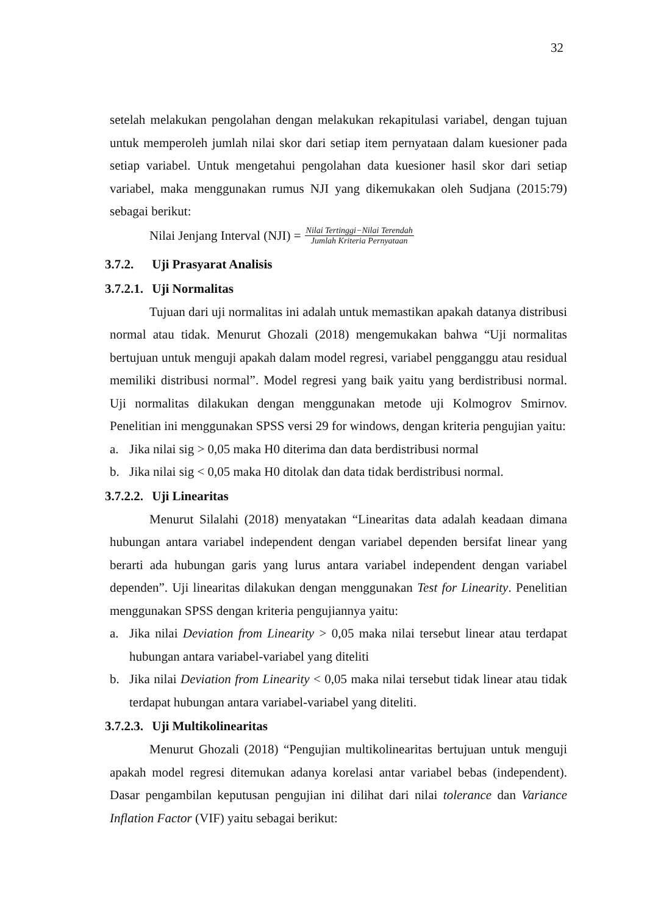32
setelah melakukan pengolahan dengan melakukan rekapitulasi variabel, dengan tujuan untuk memperoleh jumlah nilai skor dari setiap item pernyataan dalam kuesioner pada setiap variabel. Untuk mengetahui pengolahan data kuesioner hasil skor dari setiap variabel, maka menggunakan rumus NJI yang dikemukakan oleh Sudjana (2015:79) sebagai berikut:
Nilai Jenjang Interval (NJI) = Nilai Tertinggi−Nilai Terendah Jumlah Kriteria Pernyataan
3.7.2. Uji Prasyarat Analisis
3.7.2.1. Uji Normalitas
Tujuan dari uji normalitas ini adalah untuk memastikan apakah datanya distribusi normal atau tidak. Menurut Ghozali (2018) mengemukakan bahwa “Uji normalitas bertujuan untuk menguji apakah dalam model regresi, variabel pengganggu atau residual memiliki distribusi normal”. Model regresi yang baik yaitu yang berdistribusi normal. Uji normalitas dilakukan dengan menggunakan metode uji Kolmogrov Smirnov. Penelitian ini menggunakan SPSS versi 29 for windows, dengan kriteria pengujian yaitu:
a. Jika nilai sig > 0,05 maka H0 diterima dan data berdistribusi normal
b. Jika nilai sig < 0,05 maka H0 ditolak dan data tidak berdistribusi normal.
3.7.2.2. Uji Linearitas
Menurut Silalahi (2018) menyatakan “Linearitas data adalah keadaan dimana hubungan antara variabel independent dengan variabel dependen bersifat linear yang berarti ada hubungan garis yang lurus antara variabel independent dengan variabel dependen”. Uji linearitas dilakukan dengan menggunakan Test for Linearity. Penelitian menggunakan SPSS dengan kriteria pengujiannya yaitu:
a. Jika nilai Deviation from Linearity > 0,05 maka nilai tersebut linear atau terdapat hubungan antara variabel-variabel yang diteliti
b. Jika nilai Deviation from Linearity < 0,05 maka nilai tersebut tidak linear atau tidak terdapat hubungan antara variabel-variabel yang diteliti.
3.7.2.3. Uji Multikolinearitas
Menurut Ghozali (2018) “Pengujian multikolinearitas bertujuan untuk menguji apakah model regresi ditemukan adanya korelasi antar variabel bebas (independent). Dasar pengambilan keputusan pengujian ini dilihat dari nilai tolerance dan Variance Inflation Factor (VIF) yaitu sebagai berikut: